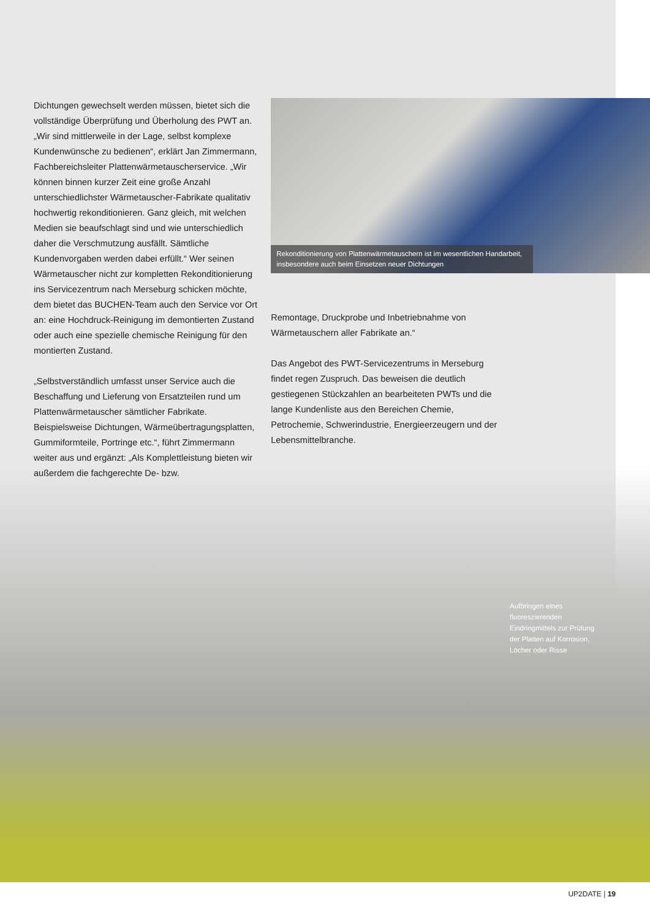Dichtungen gewechselt werden müssen, bietet sich die vollständige Überprüfung und Überholung des PWT an. „Wir sind mittlerweile in der Lage, selbst komplexe Kundenwünsche zu bedienen“, erklärt Jan Zimmermann, Fachbereichsleiter Plattenwärmetauscherservice. „Wir können binnen kurzer Zeit eine große Anzahl unterschiedlichster Wärmetauscher-Fabrikate qualitativ hochwertig rekonditionieren. Ganz gleich, mit welchen Medien sie beaufschlagt sind und wie unterschiedlich daher die Verschmutzung ausfällt. Sämtliche Kundenvorgaben werden dabei erfüllt.“ Wer seinen Wärmetauscher nicht zur kompletten Rekonditionierung ins Servicezentrum nach Merseburg schicken möchte, dem bietet das BUCHEN-Team auch den Service vor Ort an: eine Hochdruck-Reinigung im demontierten Zustand oder auch eine spezielle chemische Reinigung für den montierten Zustand.
„Selbstverständlich umfasst unser Service auch die Beschaffung und Lieferung von Ersatzteilen rund um Plattenwärmetauscher sämtlicher Fabrikate. Beispielsweise Dichtungen, Wärmeübertragungsplatten, Gummiformteile, Portringe etc.“, führt Zimmermann weiter aus und ergänzt: „Als Komplettleistung bieten wir außerdem die fachgerechte De- bzw.
Rekonditionierung von Plattenwärmetauschern ist im wesentlichen Handarbeit, insbesondere auch beim Einsetzen neuer Dichtungen
Remontage, Druckprobe und Inbetriebnahme von Wärmetauschern aller Fabrikate an.“
Das Angebot des PWT-Servicezentrums in Merseburg findet regen Zuspruch. Das beweisen die deutlich gestiegenen Stückzahlen an bearbeiteten PWTs und die lange Kundenliste aus den Bereichen Chemie, Petrochemie, Schwerindustrie, Energieerzeugern und der Lebensmittelbranche.
Aufbringen eines fluoreszierenden Eindringmittels zur Prüfung der Platten auf Korrosion, Löcher oder Risse
UP2DATE | 19